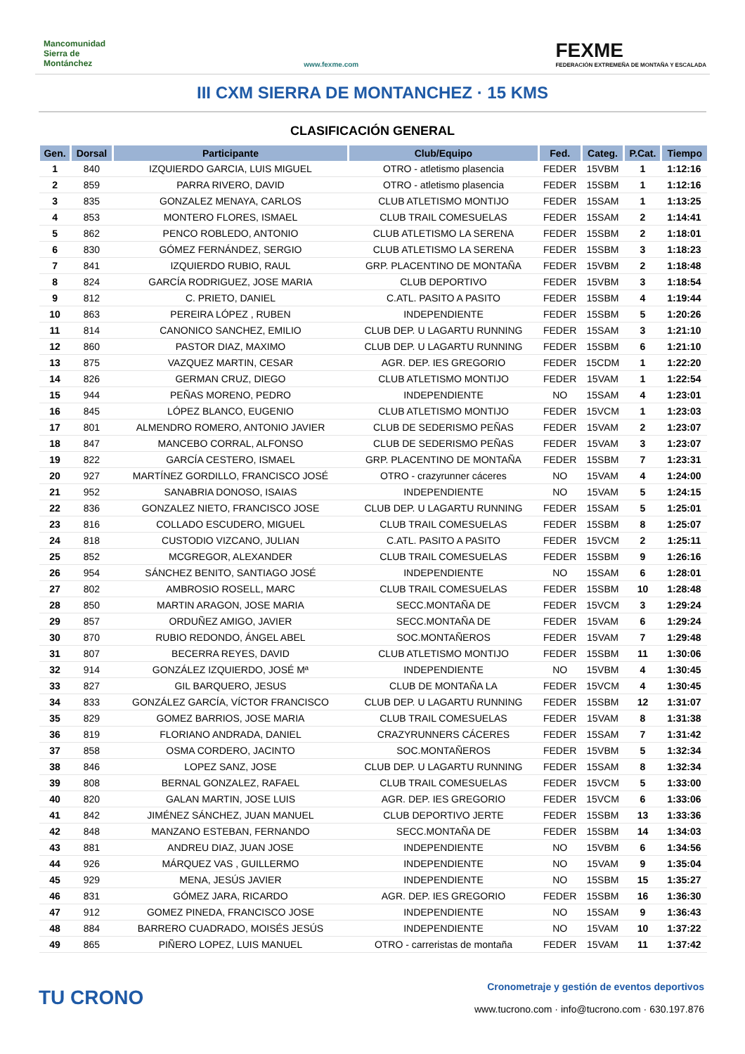Mancomunidad Sierra de Montánchez
www.fexme.com
FEXME
FEDERACIÓN EXTREMEÑA DE MONTAÑA Y ESCALADA
III CXM SIERRA DE MONTANCHEZ · 15 KMS
CLASIFICACIÓN GENERAL
| Gen. | Dorsal | Participante | Club/Equipo | Fed. | Categ. | P.Cat. | Tiempo |
| --- | --- | --- | --- | --- | --- | --- | --- |
| 1 | 840 | IZQUIERDO GARCIA, LUIS MIGUEL | OTRO - atletismo plasencia | FEDER | 15VBM | 1 | 1:12:16 |
| 2 | 859 | PARRA RIVERO, DAVID | OTRO - atletismo plasencia | FEDER | 15SBM | 1 | 1:12:16 |
| 3 | 835 | GONZALEZ MENAYA, CARLOS | CLUB ATLETISMO MONTIJO | FEDER | 15SAM | 1 | 1:13:25 |
| 4 | 853 | MONTERO FLORES, ISMAEL | CLUB TRAIL COMESUELAS | FEDER | 15SAM | 2 | 1:14:41 |
| 5 | 862 | PENCO ROBLEDO, ANTONIO | CLUB ATLETISMO LA SERENA | FEDER | 15SBM | 2 | 1:18:01 |
| 6 | 830 | GÓMEZ FERNÁNDEZ, SERGIO | CLUB ATLETISMO LA SERENA | FEDER | 15SBM | 3 | 1:18:23 |
| 7 | 841 | IZQUIERDO RUBIO, RAUL | GRP. PLACENTINO DE MONTAÑA | FEDER | 15VBM | 2 | 1:18:48 |
| 8 | 824 | GARCÍA RODRIGUEZ, JOSE MARIA | CLUB DEPORTIVO | FEDER | 15VBM | 3 | 1:18:54 |
| 9 | 812 | C. PRIETO, DANIEL | C.ATL. PASITO A PASITO | FEDER | 15SBM | 4 | 1:19:44 |
| 10 | 863 | PEREIRA LÓPEZ , RUBEN | INDEPENDIENTE | FEDER | 15SBM | 5 | 1:20:26 |
| 11 | 814 | CANONICO SANCHEZ, EMILIO | CLUB DEP. U LAGARTU RUNNING | FEDER | 15SAM | 3 | 1:21:10 |
| 12 | 860 | PASTOR DIAZ, MAXIMO | CLUB DEP. U LAGARTU RUNNING | FEDER | 15SBM | 6 | 1:21:10 |
| 13 | 875 | VAZQUEZ MARTIN, CESAR | AGR. DEP. IES GREGORIO | FEDER | 15CDM | 1 | 1:22:20 |
| 14 | 826 | GERMAN CRUZ, DIEGO | CLUB ATLETISMO MONTIJO | FEDER | 15VAM | 1 | 1:22:54 |
| 15 | 944 | PEÑAS MORENO, PEDRO | INDEPENDIENTE | NO | 15SAM | 4 | 1:23:01 |
| 16 | 845 | LÓPEZ BLANCO, EUGENIO | CLUB ATLETISMO MONTIJO | FEDER | 15VCM | 1 | 1:23:03 |
| 17 | 801 | ALMENDRO ROMERO, ANTONIO JAVIER | CLUB DE SEDERISMO PEÑAS | FEDER | 15VAM | 2 | 1:23:07 |
| 18 | 847 | MANCEBO CORRAL, ALFONSO | CLUB DE SEDERISMO PEÑAS | FEDER | 15VAM | 3 | 1:23:07 |
| 19 | 822 | GARCÍA CESTERO, ISMAEL | GRP. PLACENTINO DE MONTAÑA | FEDER | 15SBM | 7 | 1:23:31 |
| 20 | 927 | MARTÍNEZ GORDILLO, FRANCISCO JOSÉ | OTRO - crazyrunner cáceres | NO | 15VAM | 4 | 1:24:00 |
| 21 | 952 | SANABRIA DONOSO, ISAIAS | INDEPENDIENTE | NO | 15VAM | 5 | 1:24:15 |
| 22 | 836 | GONZALEZ NIETO, FRANCISCO JOSE | CLUB DEP. U LAGARTU RUNNING | FEDER | 15SAM | 5 | 1:25:01 |
| 23 | 816 | COLLADO ESCUDERO, MIGUEL | CLUB TRAIL COMESUELAS | FEDER | 15SBM | 8 | 1:25:07 |
| 24 | 818 | CUSTODIO VIZCANO, JULIAN | C.ATL. PASITO A PASITO | FEDER | 15VCM | 2 | 1:25:11 |
| 25 | 852 | MCGREGOR, ALEXANDER | CLUB TRAIL COMESUELAS | FEDER | 15SBM | 9 | 1:26:16 |
| 26 | 954 | SÁNCHEZ BENITO, SANTIAGO JOSÉ | INDEPENDIENTE | NO | 15SAM | 6 | 1:28:01 |
| 27 | 802 | AMBROSIO ROSELL, MARC | CLUB TRAIL COMESUELAS | FEDER | 15SBM | 10 | 1:28:48 |
| 28 | 850 | MARTIN ARAGON, JOSE MARIA | SECC.MONTAÑA DE | FEDER | 15VCM | 3 | 1:29:24 |
| 29 | 857 | ORDUÑEZ AMIGO, JAVIER | SECC.MONTAÑA DE | FEDER | 15VAM | 6 | 1:29:24 |
| 30 | 870 | RUBIO REDONDO, ÁNGEL ABEL | SOC.MONTAÑEROS | FEDER | 15VAM | 7 | 1:29:48 |
| 31 | 807 | BECERRA REYES, DAVID | CLUB ATLETISMO MONTIJO | FEDER | 15SBM | 11 | 1:30:06 |
| 32 | 914 | GONZÁLEZ IZQUIERDO, JOSÉ Mª | INDEPENDIENTE | NO | 15VBM | 4 | 1:30:45 |
| 33 | 827 | GIL BARQUERO, JESUS | CLUB DE MONTAÑA LA | FEDER | 15VCM | 4 | 1:30:45 |
| 34 | 833 | GONZÁLEZ GARCÍA, VÍCTOR FRANCISCO | CLUB DEP. U LAGARTU RUNNING | FEDER | 15SBM | 12 | 1:31:07 |
| 35 | 829 | GOMEZ BARRIOS, JOSE MARIA | CLUB TRAIL COMESUELAS | FEDER | 15VAM | 8 | 1:31:38 |
| 36 | 819 | FLORIANO ANDRADA, DANIEL | CRAZYRUNNERS CÁCERES | FEDER | 15SAM | 7 | 1:31:42 |
| 37 | 858 | OSMA CORDERO, JACINTO | SOC.MONTAÑEROS | FEDER | 15VBM | 5 | 1:32:34 |
| 38 | 846 | LOPEZ SANZ, JOSE | CLUB DEP. U LAGARTU RUNNING | FEDER | 15SAM | 8 | 1:32:34 |
| 39 | 808 | BERNAL GONZALEZ, RAFAEL | CLUB TRAIL COMESUELAS | FEDER | 15VCM | 5 | 1:33:00 |
| 40 | 820 | GALAN MARTIN, JOSE LUIS | AGR. DEP. IES GREGORIO | FEDER | 15VCM | 6 | 1:33:06 |
| 41 | 842 | JIMÉNEZ SÁNCHEZ, JUAN MANUEL | CLUB DEPORTIVO JERTE | FEDER | 15SBM | 13 | 1:33:36 |
| 42 | 848 | MANZANO ESTEBAN, FERNANDO | SECC.MONTAÑA DE | FEDER | 15SBM | 14 | 1:34:03 |
| 43 | 881 | ANDREU DIAZ, JUAN JOSE | INDEPENDIENTE | NO | 15VBM | 6 | 1:34:56 |
| 44 | 926 | MÁRQUEZ VAS , GUILLERMO | INDEPENDIENTE | NO | 15VAM | 9 | 1:35:04 |
| 45 | 929 | MENA, JESÚS JAVIER | INDEPENDIENTE | NO | 15SBM | 15 | 1:35:27 |
| 46 | 831 | GÓMEZ JARA, RICARDO | AGR. DEP. IES GREGORIO | FEDER | 15SBM | 16 | 1:36:30 |
| 47 | 912 | GOMEZ PINEDA, FRANCISCO JOSE | INDEPENDIENTE | NO | 15SAM | 9 | 1:36:43 |
| 48 | 884 | BARRERO CUADRADO, MOISÉS JESÚS | INDEPENDIENTE | NO | 15VAM | 10 | 1:37:22 |
| 49 | 865 | PIÑERO LOPEZ, LUIS MANUEL | OTRO - carreristas de montaña | FEDER | 15VAM | 11 | 1:37:42 |
TU CRONO
Cronometraje y gestión de eventos deportivos
www.tucrono.com · info@tucrono.com · 630.197.876